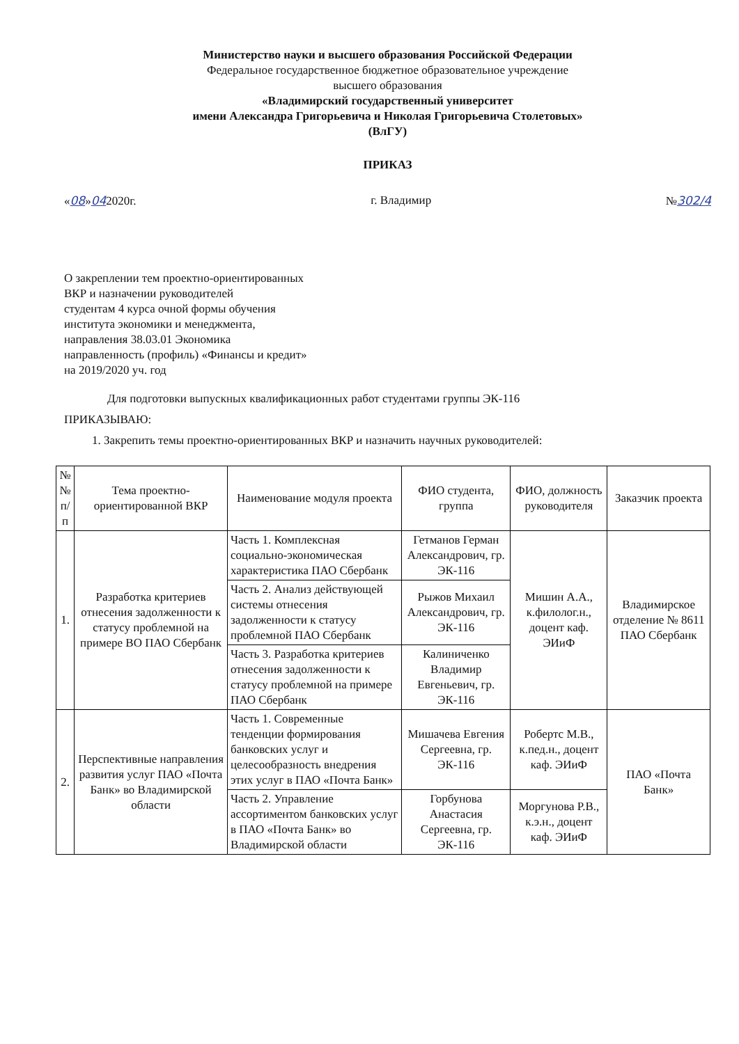Министерство науки и высшего образования Российской Федерации
Федеральное государственное бюджетное образовательное учреждение
высшего образования
«Владимирский государственный университет
имени Александра Григорьевича и Николая Григорьевича Столетовых»
(ВлГУ)
ПРИКАЗ
«08»042020г. г. Владимир №302/4
О закреплении тем проектно-ориентированных
ВКР и назначении руководителей
студентам 4 курса очной формы обучения
института экономики и менеджмента,
направления 38.03.01 Экономика
направленность (профиль) «Финансы и кредит»
на 2019/2020 уч. год
Для подготовки выпускных квалификационных работ студентами группы ЭК-116
ПРИКАЗЫВАЮ:
1. Закрепить темы проектно-ориентированных ВКР и назначить научных руководителей:
| № № п/п | Тема проектно-ориентированной ВКР | Наименование модуля проекта | ФИО студента, группа | ФИО, должность руководителя | Заказчик проекта |
| --- | --- | --- | --- | --- | --- |
| 1. | Разработка критериев отнесения задолженности к статусу проблемной на примере ВО ПАО Сбербанк | Часть 1. Комплексная социально-экономическая характеристика ПАО Сбербанк | Гетманов Герман Александрович, гр. ЭК-116 | Мишин А.А., к.филолог.н., доцент каф. ЭИиФ | Владимирское отделение № 8611 ПАО Сбербанк |
| | | Часть 2. Анализ действующей системы отнесения задолженности к статусу проблемной ПАО Сбербанк | Рыжов Михаил Александрович, гр. ЭК-116 | | |
| | | Часть 3. Разработка критериев отнесения задолженности к статусу проблемной на примере ПАО Сбербанк | Калиниченко Владимир Евгеньевич, гр. ЭК-116 | | |
| 2. | Перспективные направления развития услуг ПАО «Почта Банк» во Владимирской области | Часть 1. Современные тенденции формирования банковских услуг и целесообразность внедрения этих услуг в ПАО «Почта Банк» | Мишачева Евгения Сергеевна, гр. ЭК-116 | Робертс М.В., к.пед.н., доцент каф. ЭИиФ | ПАО «Почта Банк» |
| | | Часть 2. Управление ассортиментом банковских услуг в ПАО «Почта Банк» во Владимирской области | Горбунова Анастасия Сергеевна, гр. ЭК-116 | Моргунова Р.В., к.э.н., доцент каф. ЭИиФ | |